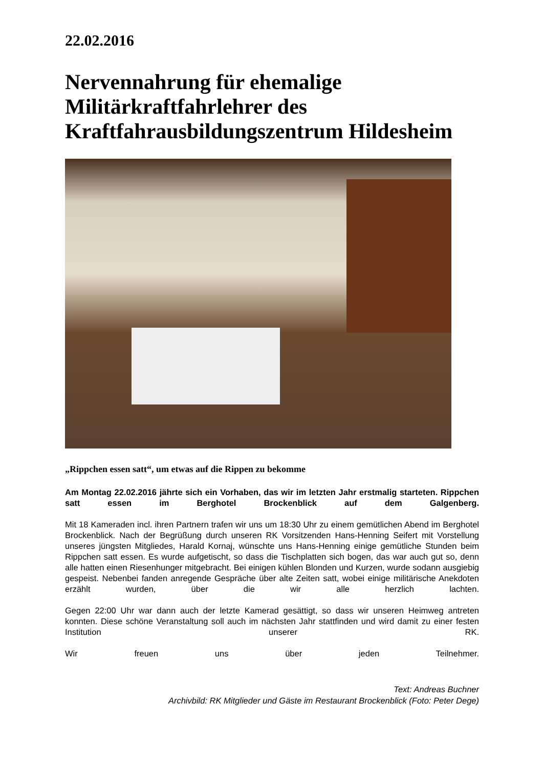22.02.2016
Nervennahrung für ehemalige Militärkraftfahrlehrer des Kraftfahrausbildungszentrum Hildesheim
„Rippchen essen satt“, um etwas auf die Rippen zu bekomme
Am Montag 22.02.2016 jährte sich ein Vorhaben, das wir im letzten Jahr erstmalig starteten. Rippchen satt essen im Berghotel Brockenblick auf dem Galgenberg.
Mit 18 Kameraden incl. ihren Partnern trafen wir uns um 18:30 Uhr zu einem gemütlichen Abend im Berghotel Brockenblick. Nach der Begrüßung durch unseren RK Vorsitzenden Hans-Henning Seifert mit Vorstellung unseres jüngsten Mitgliedes, Harald Kornaj, wünschte uns Hans-Henning einige gemütliche Stunden beim Rippchen satt essen. Es wurde aufgetischt, so dass die Tischplatten sich bogen, das war auch gut so, denn alle hatten einen Riesenhunger mitgebracht. Bei einigen kühlen Blonden und Kurzen, wurde sodann ausgiebig gespeist. Nebenbei fanden anregende Gespräche über alte Zeiten satt, wobei einige militärische Anekdoten erzählt wurden, über die wir alle herzlich lachten.
Gegen 22:00 Uhr war dann auch der letzte Kamerad gesättigt, so dass wir unseren Heimweg antreten konnten. Diese schöne Veranstaltung soll auch im nächsten Jahr stattfinden und wird damit zu einer festen Institution unserer RK.
Wir freuen uns über jeden Teilnehmer.
Text: Andreas Buchner
Archivbild: RK Mitglieder und Gäste im Restaurant Brockenblick (Foto: Peter Dege)